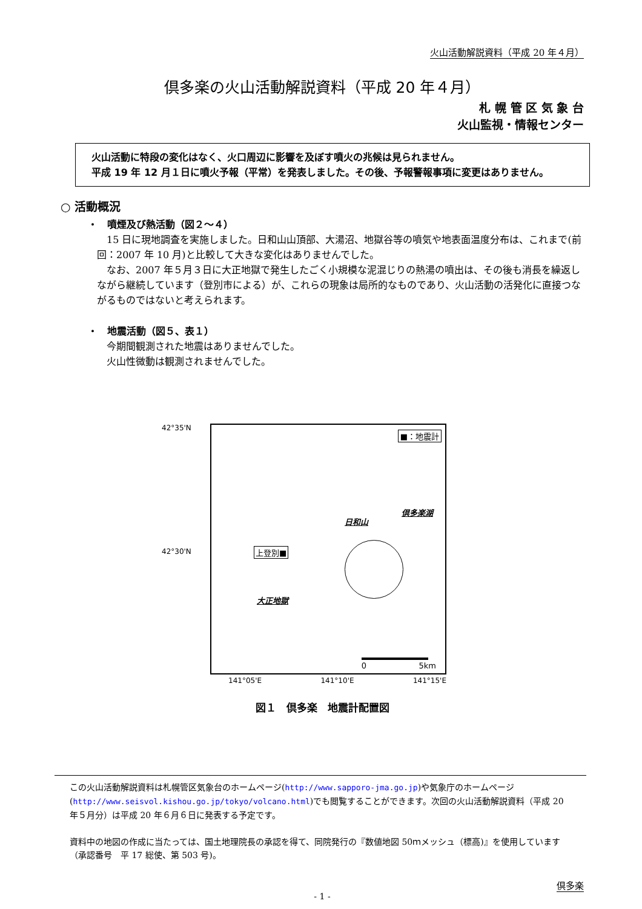火山活動解説資料（平成 20 年４月）
倶多楽の火山活動解説資料（平成 20 年４月）
札 幌 管 区 気 象 台
火山監視・情報センター
　火山活動に特段の変化はなく、火口周辺に影響を及ぼす噴火の兆候は見られません。
　平成 19 年 12 月１日に噴火予報（平常）を発表しました。その後、予報警報事項に変更はありません。
○ 活動概況
・　噴煙及び熱活動（図２～４）
　15 日に現地調査を実施しました。日和山山頂部、大湯沼、地獄谷等の噴気や地表面温度分布は、これまで(前回：2007 年 10 月)と比較して大きな変化はありませんでした。
　なお、2007 年５月３日に大正地獄で発生したごく小規模な泥混じりの熱湯の噴出は、その後も消長を繰返しながら継続しています（登別市による）が、これらの現象は局所的なものであり、火山活動の活発化に直接つながるものではないと考えられます。
・　地震活動（図５、表１）
　今期間観測された地震はありませんでした。
　火山性微動は観測されませんでした。
42°35'N
42°30'N
■：地震計
倶多楽湖
日和山
上登別■
大正地獄
0 5km
141°05'E 141°10'E 141°15'E
図１　倶多楽　地震計配置図
この火山活動解説資料は札幌管区気象台のホームページ(http://www.sapporo-jma.go.jp)や気象庁のホームページ(http://www.seisvol.kishou.go.jp/tokyo/volcano.html)でも閲覧することができます。次回の火山活動解説資料（平成 20 年５月分）は平成 20 年６月６日に発表する予定です。
資料中の地図の作成に当たっては、国土地理院長の承認を得て、同院発行の『数値地図 50ｍメッシュ（標高)』を使用しています（承認番号　平 17 総使、第 503 号)。
倶多楽
- 1 -